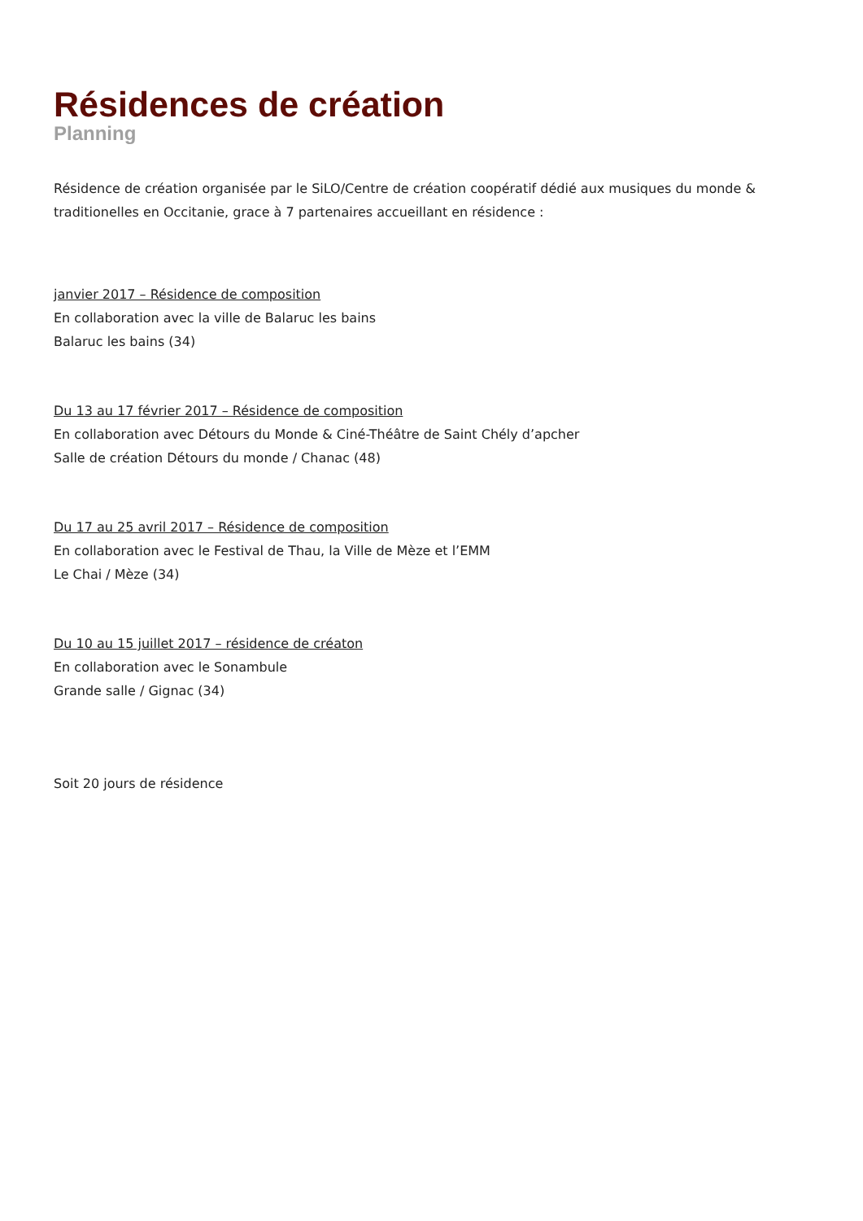Résidences de création
Planning
Résidence de création organisée par le SiLO/Centre de création coopératif dédié aux musiques du monde & traditionelles en Occitanie, grace à 7 partenaires accueillant en résidence :
janvier 2017 – Résidence de composition
En collaboration avec la ville de Balaruc les bains
Balaruc les bains (34)
Du 13 au 17 février 2017 – Résidence de composition
En collaboration avec Détours du Monde & Ciné-Théâtre de Saint Chély d’apcher
Salle de création Détours du monde / Chanac (48)
Du 17 au 25 avril 2017 – Résidence de composition
En collaboration avec le Festival de Thau, la Ville de Mèze et l’EMM
Le Chai / Mèze (34)
Du 10 au 15 juillet 2017 – résidence de créaton
En collaboration avec le Sonambule
Grande salle / Gignac (34)
Soit 20 jours de résidence